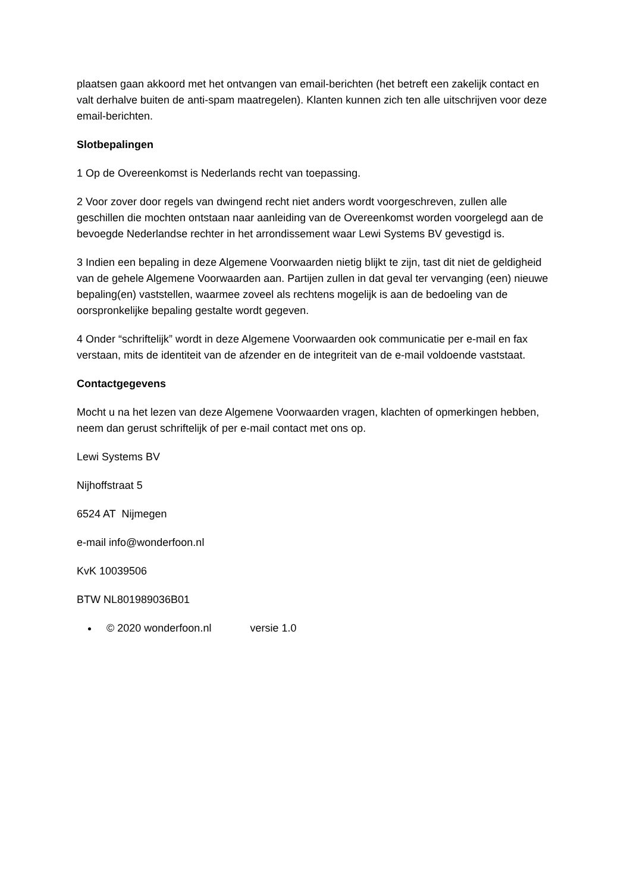plaatsen gaan akkoord met het ontvangen van email-berichten (het betreft een zakelijk contact en valt derhalve buiten de anti-spam maatregelen). Klanten kunnen zich ten alle uitschrijven voor deze email-berichten.
Slotbepalingen
1 Op de Overeenkomst is Nederlands recht van toepassing.
2 Voor zover door regels van dwingend recht niet anders wordt voorgeschreven, zullen alle geschillen die mochten ontstaan naar aanleiding van de Overeenkomst worden voorgelegd aan de bevoegde Nederlandse rechter in het arrondissement waar Lewi Systems BV gevestigd is.
3 Indien een bepaling in deze Algemene Voorwaarden nietig blijkt te zijn, tast dit niet de geldigheid van de gehele Algemene Voorwaarden aan. Partijen zullen in dat geval ter vervanging (een) nieuwe bepaling(en) vaststellen, waarmee zoveel als rechtens mogelijk is aan de bedoeling van de oorspronkelijke bepaling gestalte wordt gegeven.
4 Onder “schriftelijk” wordt in deze Algemene Voorwaarden ook communicatie per e-mail en fax verstaan, mits de identiteit van de afzender en de integriteit van de e-mail voldoende vaststaat.
Contactgegevens
Mocht u na het lezen van deze Algemene Voorwaarden vragen, klachten of opmerkingen hebben, neem dan gerust schriftelijk of per e-mail contact met ons op.
Lewi Systems BV
Nijhoffstraat 5
6524 AT Nijmegen
e-mail info@wonderfoon.nl
KvK 10039506
BTW NL801989036B01
© 2020 wonderfoon.nl versie 1.0